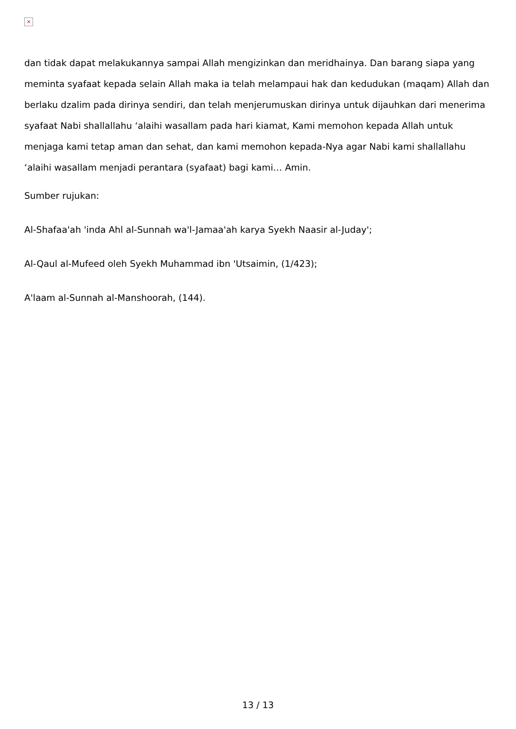×
dan tidak dapat melakukannya sampai Allah mengizinkan dan meridhainya. Dan barang siapa yang meminta syafaat kepada selain Allah maka ia telah melampaui hak dan kedudukan (maqam) Allah dan berlaku dzalim pada dirinya sendiri, dan telah menjerumuskan dirinya untuk dijauhkan dari menerima syafaat Nabi shallallahu ‘alaihi wasallam pada hari kiamat, Kami memohon kepada Allah untuk menjaga kami tetap aman dan sehat, dan kami memohon kepada-Nya agar Nabi kami shallallahu ‘alaihi wasallam menjadi perantara (syafaat) bagi kami… Amin.
Sumber rujukan:
Al-Shafaa'ah 'inda Ahl al-Sunnah wa'l-Jamaa'ah karya Syekh Naasir al-Juday';
Al-Qaul al-Mufeed oleh Syekh Muhammad ibn 'Utsaimin, (1/423);
A'laam al-Sunnah al-Manshoorah, (144).
13 / 13